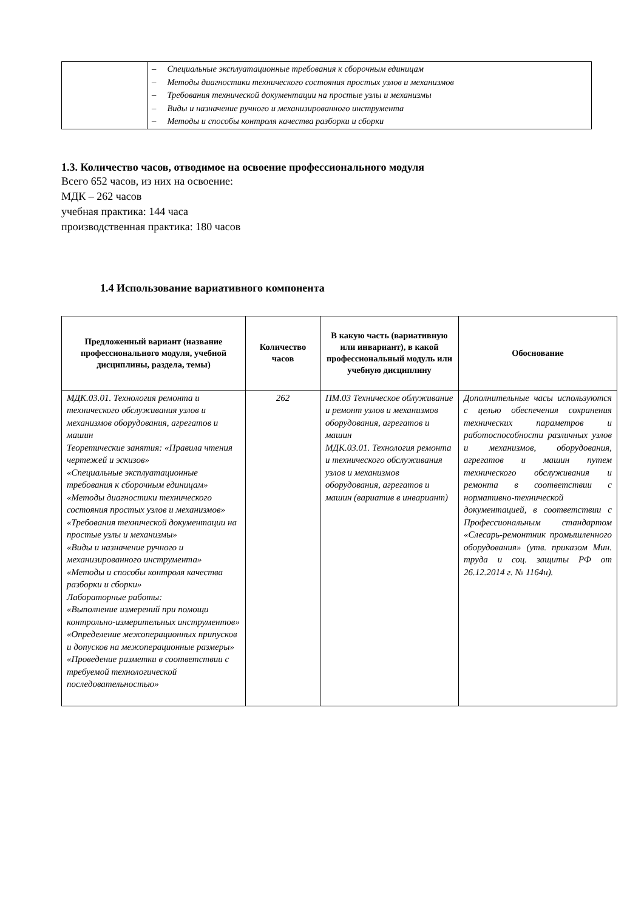| | – Специальные эксплуатационные требования к сборочным единицам – Методы диагностики технического состояния простых узлов и механизмов – Требования технической документации на простые узлы и механизмы – Виды и назначение ручного и механизированного инструмента – Методы и способы контроля качества разборки и сборки |
1.3. Количество часов, отводимое на освоение профессионального модуля
Всего 652 часов, из них на освоение:
МДК – 262 часов
учебная практика: 144 часа
производственная практика: 180 часов
1.4 Использование вариативного компонента
| Предложенный вариант (название профессионального модуля, учебной дисциплины, раздела, темы) | Количество часов | В какую часть (вариативную или инвариант), в какой профессиональный модуль или учебную дисциплину | Обоснование |
| --- | --- | --- | --- |
| МДК.03.01. Технология ремонта и технического обслуживания узлов и механизмов оборудования, агрегатов и машин Теоретические занятия: «Правила чтения чертежей и эскизов» «Специальные эксплуатационные требования к сборочным единицам» «Методы диагностики технического состояния простых узлов и механизмов» «Требования технической документации на простые узлы и механизмы» «Виды и назначение ручного и механизированного инструмента» «Методы и способы контроля качества разборки и сборки» Лабораторные работы: «Выполнение измерений при помощи контрольно-измерительных инструментов» «Определение межоперационных припусков и допусков на межоперационные размеры» «Проведение разметки в соответствии с требуемой технологической последовательностью» | 262 | ПМ.03 Техническое облуживание и ремонт узлов и механизмов оборудования, агрегатов и машин МДК.03.01. Технология ремонта и технического обслуживания узлов и механизмов оборудования, агрегатов и машин (вариатив в инвариант) | Дополнительные часы используются с целью обеспечения сохранения технических параметров и работоспособности различных узлов и механизмов, оборудования, агрегатов и машин путем технического обслуживания и ремонта в соответствии с нормативно-технической документацией, в соответствии с Профессиональным стандартом «Слесарь-ремонтник промышленного оборудования» (утв. приказом Мин. труда и соц. защиты РФ от 26.12.2014 г. № 1164н). |